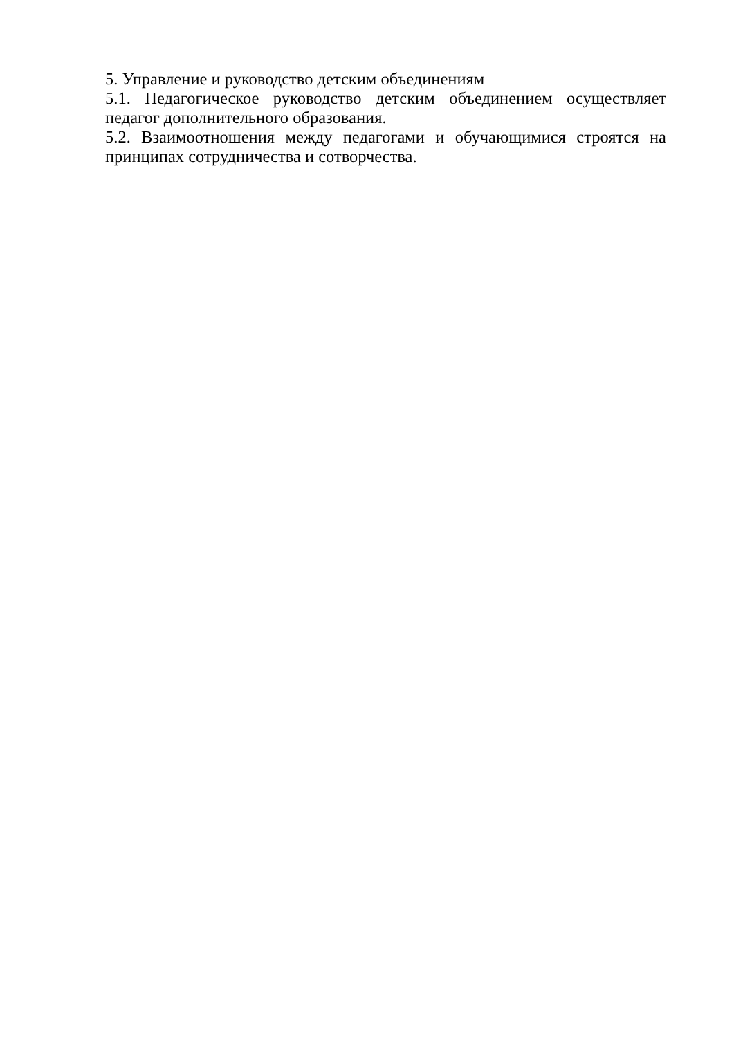5. Управление и руководство детским объединениям
5.1. Педагогическое руководство детским объединением осуществляет педагог дополнительного образования.
5.2. Взаимоотношения между педагогами и обучающимися строятся на принципах сотрудничества и сотворчества.